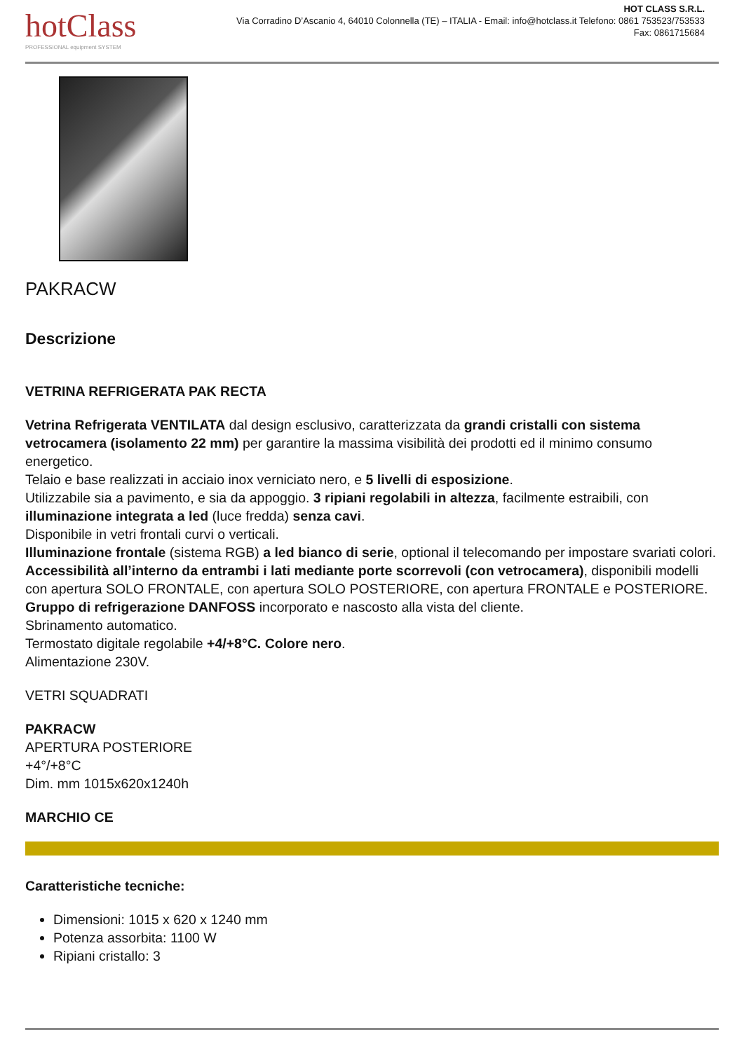hotClass
PROFESSIONAL equipment SYSTEM
HOT CLASS S.R.L.
Via Corradino D’Ascanio 4, 64010 Colonnella (TE) – ITALIA - Email: info@hotclass.it Telefono: 0861 753523/753533
Fax: 0861715684
PAKRACW
Descrizione
VETRINA REFRIGERATA PAK RECTA
Vetrina Refrigerata VENTILATA dal design esclusivo, caratterizzata da grandi cristalli con sistema vetrocamera (isolamento 22 mm) per garantire la massima visibilità dei prodotti ed il minimo consumo energetico.
Telaio e base realizzati in acciaio inox verniciato nero, e 5 livelli di esposizione.
Utilizzabile sia a pavimento, e sia da appoggio. 3 ripiani regolabili in altezza, facilmente estraibili, con illuminazione integrata a led (luce fredda) senza cavi.
Disponibile in vetri frontali curvi o verticali.
Illuminazione frontale (sistema RGB) a led bianco di serie, optional il telecomando per impostare svariati colori.
Accessibilità all’interno da entrambi i lati mediante porte scorrevoli (con vetrocamera), disponibili modelli con apertura SOLO FRONTALE, con apertura SOLO POSTERIORE, con apertura FRONTALE e POSTERIORE.
Gruppo di refrigerazione DANFOSS incorporato e nascosto alla vista del cliente.
Sbrinamento automatico.
Termostato digitale regolabile +4/+8°C. Colore nero.
Alimentazione 230V.
VETRI SQUADRATI
PAKRACW
APERTURA POSTERIORE
+4°/+8°C
Dim. mm 1015x620x1240h
MARCHIO CE
Caratteristiche tecniche:
Dimensioni: 1015 x 620 x 1240 mm
Potenza assorbita: 1100 W
Ripiani cristallo: 3